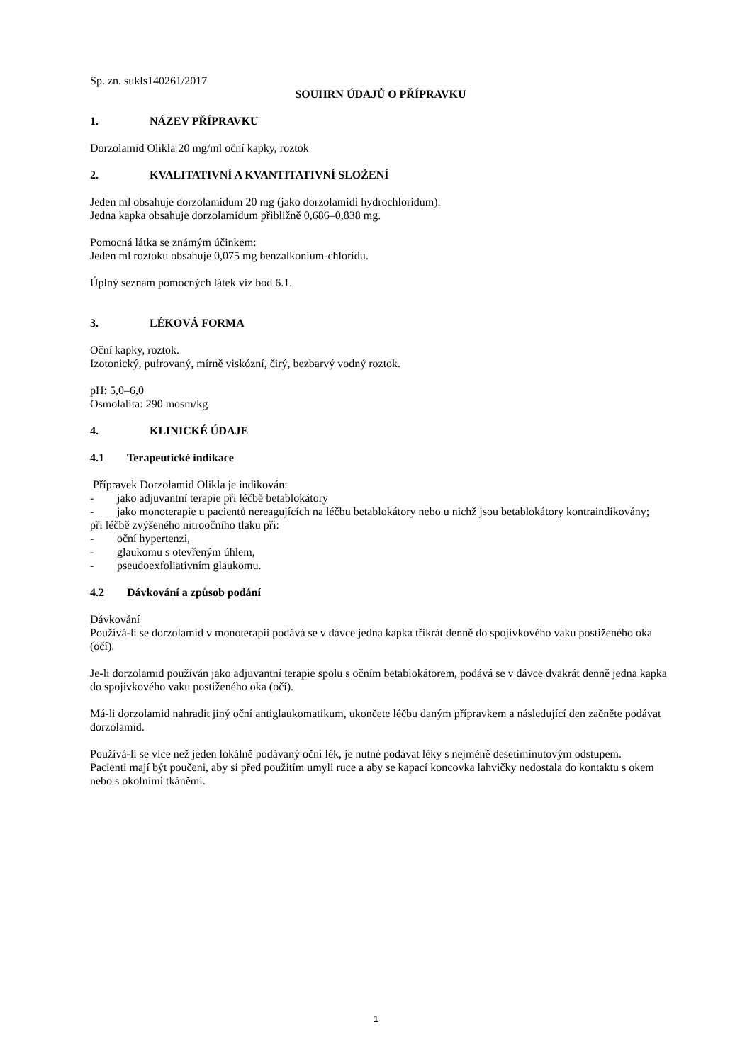Sp. zn. sukls140261/2017
SOUHRN ÚDAJŮ O PŘÍPRAVKU
1. NÁZEV PŘÍPRAVKU
Dorzolamid Olikla 20 mg/ml oční kapky, roztok
2. KVALITATIVNÍ A KVANTITATIVNÍ SLOŽENÍ
Jeden ml obsahuje dorzolamidum 20 mg (jako dorzolamidi hydrochloridum).
Jedna kapka obsahuje dorzolamidum přibližně 0,686–0,838 mg.
Pomocná látka se známým účinkem:
Jeden ml roztoku obsahuje 0,075 mg benzalkonium-chloridu.
Úplný seznam pomocných látek viz bod 6.1.
3. LÉKOVÁ FORMA
Oční kapky, roztok.
Izotonický, pufrovaný, mírně viskózní, čirý, bezbarvý vodný roztok.
pH: 5,0–6,0
Osmolalita: 290 mosm/kg
4. KLINICKÉ ÚDAJE
4.1 Terapeutické indikace
Přípravek Dorzolamid Olikla je indikován:
- jako adjuvantní terapie při léčbě betablokátory
- jako monoterapie u pacientů nereagujících na léčbu betablokátory nebo u nichž jsou betablokátory kontraindikovány;
při léčbě zvýšeného nitroočního tlaku při:
- oční hypertenzi,
- glaukomu s otevřeným úhlem,
- pseudoexfoliativním glaukomu.
4.2 Dávkování a způsob podání
Dávkování
Používá-li se dorzolamid v monoterapii podává se v dávce jedna kapka třikrát denně do spojivkového vaku postiženého oka (očí).
Je-li dorzolamid používán jako adjuvantní terapie spolu s očním betablokátorem, podává se v dávce dvakrát denně jedna kapka do spojivkového vaku postiženého oka (očí).
Má-li dorzolamid nahradit jiný oční antiglaukomatikum, ukončete léčbu daným přípravkem a následující den začněte podávat dorzolamid.
Používá-li se více než jeden lokálně podávaný oční lék, je nutné podávat léky s nejméně desetiminutovým odstupem.
Pacienti mají být poučeni, aby si před použitím umyli ruce a aby se kapací koncovka lahvičky nedostala do kontaktu s okem nebo s okolními tkáněmi.
1